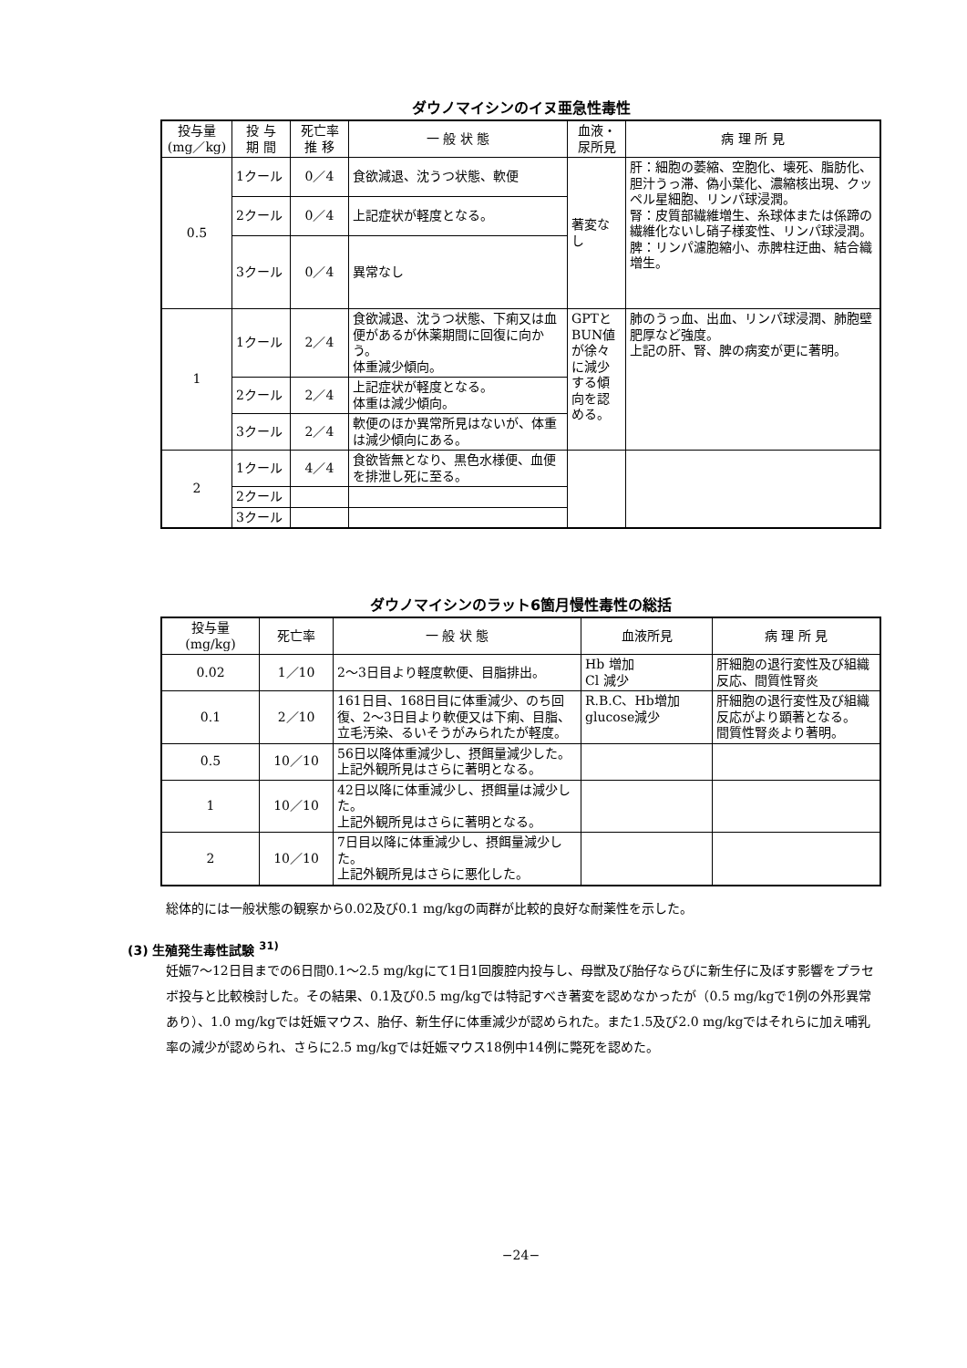ダウノマイシンのイヌ亜急性毒性
| 投与量 (mg／kg) | 投 与 期 間 | 死亡率 推 移 | 一 般 状 態 | 血液・ 尿所見 | 病 理 所 見 |
| --- | --- | --- | --- | --- | --- |
| 0.5 | 1クール | 0／4 | 食欲減退、沈うつ状態、軟便 | 著変なし | 肝：細胞の萎縮、空胞化、壊死、脂肪化、胆汁うっ滞、偽小葉化、濃縮核出現、クッペル星細胞、リンパ球浸潤。 腎：皮質部繊維増生、糸球体または係蹄の繊維化ないし硝子様変性、リンパ球浸潤。 脾：リンパ濾胞縮小、赤脾柱迂曲、結合織増生。 |
| | 2クール | 0／4 | 上記症状が軽度となる。 | | |
| | 3クール | 0／4 | 異常なし | | |
| 1 | 1クール | 2／4 | 食欲減退、沈うつ状態、下痢又は血便があるが休薬期間に回復に向かう。 体重減少傾向。 | GPTとBUN値が徐々に減少する傾向を認める。 | 肺のうっ血、出血、リンパ球浸潤、肺胞壁肥厚など強度。 上記の肝、腎、脾の病変が更に著明。 |
| | 2クール | 2／4 | 上記症状が軽度となる。 体重は減少傾向。 | | |
| | 3クール | 2／4 | 軟便のほか異常所見はないが、体重は減少傾向にある。 | | |
| 2 | 1クール | 4／4 | 食欲皆無となり、黒色水様便、血便を排泄し死に至る。 | | |
| | 2クール | | | | |
| | 3クール | | | | |
ダウノマイシンのラット6箇月慢性毒性の総括
| 投与量 (mg/kg) | 死亡率 | 一 般 状 態 | 血液所見 | 病 理 所 見 |
| --- | --- | --- | --- | --- |
| 0.02 | 1／10 | 2〜3日目より軽度軟便、目脂排出。 | Hb 増加 Cl 減少 | 肝細胞の退行変性及び組織反応、間質性腎炎 |
| 0.1 | 2／10 | 161日目、168日目に体重減少、のち回復、2〜3日目より軟便又は下痢、目脂、立毛汚染、るいそうがみられたが軽度。 | R.B.C、Hb増加 glucose減少 | 肝細胞の退行変性及び組織反応がより顕著となる。 間質性腎炎より著明。 |
| 0.5 | 10／10 | 56日以降体重減少し、摂餌量減少した。 上記外観所見はさらに著明となる。 | | |
| 1 | 10／10 | 42日以降に体重減少し、摂餌量は減少した。 上記外観所見はさらに著明となる。 | | |
| 2 | 10／10 | 7日目以降に体重減少し、摂餌量減少した。 上記外観所見はさらに悪化した。 | | |
総体的には一般状態の観察から0.02及び0.1 mg/kgの両群が比較的良好な耐薬性を示した。
(3) 生殖発生毒性試験 <sup>31)</sup>
妊娠7〜12日目までの6日間0.1〜2.5 mg/kgにて1日1回腹腔内投与し、母獣及び胎仔ならびに新生仔に及ぼす影響をプラセボ投与と比較検討した。その結果、0.1及び0.5 mg/kgでは特記すべき著変を認めなかったが（0.5 mg/kgで1例の外形異常あり）、1.0 mg/kgでは妊娠マウス、胎仔、新生仔に体重減少が認められた。また1.5及び2.0 mg/kgではそれらに加え哺乳率の減少が認められ、さらに2.5 mg/kgでは妊娠マウス18例中14例に斃死を認めた。
−24−